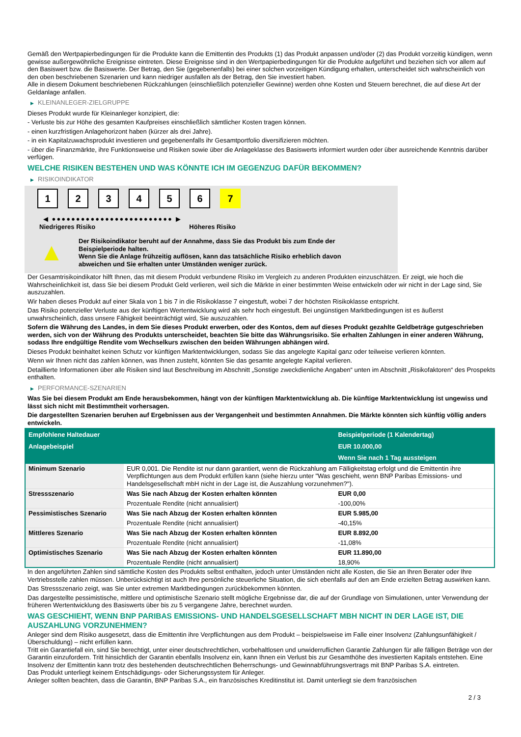Gemäß den Wertpapierbedingungen für die Produkte kann die Emittentin des Produkts (1) das Produkt anpassen und/oder (2) das Produkt vorzeitig kündigen, wenn gewisse außergewöhnliche Ereignisse eintreten. Diese Ereignisse sind in den Wertpapierbedingungen für die Produkte aufgeführt und beziehen sich vor allem auf den Basiswert bzw. die Basiswerte. Der Betrag, den Sie (gegebenenfalls) bei einer solchen vorzeitigen Kündigung erhalten, unterscheidet sich wahrscheinlich von den oben beschriebenen Szenarien und kann niedriger ausfallen als der Betrag, den Sie investiert haben.
Alle in diesem Dokument beschriebenen Rückzahlungen (einschließlich potenzieller Gewinne) werden ohne Kosten und Steuern berechnet, die auf diese Art der Geldanlage anfallen.
▶ KLEINANLEGER-ZIELGRUPPE
Dieses Produkt wurde für Kleinanleger konzipiert, die:
- Verluste bis zur Höhe des gesamten Kaufpreises einschließlich sämtlicher Kosten tragen können.
- einen kurzfristigen Anlagehorizont haben (kürzer als drei Jahre).
- in ein Kapitalzuwachsprodukt investieren und gegebenenfalls ihr Gesamtportfolio diversifizieren möchten.
- über die Finanzmärkte, ihre Funktionsweise und Risiken sowie über die Anlageklasse des Basiswerts informiert wurden oder über ausreichende Kenntnis darüber verfügen.
WELCHE RISIKEN BESTEHEN UND WAS KÖNNTE ICH IM GEGENZUG DAFÜR BEKOMMEN?
▶ RISIKOINDIKATOR
1 2 3 4 5 6 7
◀ ●●●●●●●●●●●●●●●●●●●●●●●●● ▶
Niedrigeres Risiko Höheres Risiko
▲
Der Risikoindikator beruht auf der Annahme, dass Sie das Produkt bis zum Ende der Beispielperiode halten.
Wenn Sie die Anlage frühzeitig auflösen, kann das tatsächliche Risiko erheblich davon abweichen und Sie erhalten unter Umständen weniger zurück.
Der Gesamtrisikoindikator hilft Ihnen, das mit diesem Produkt verbundene Risiko im Vergleich zu anderen Produkten einzuschätzen. Er zeigt, wie hoch die Wahrscheinlichkeit ist, dass Sie bei diesem Produkt Geld verlieren, weil sich die Märkte in einer bestimmten Weise entwickeln oder wir nicht in der Lage sind, Sie auszuzahlen.
Wir haben dieses Produkt auf einer Skala von 1 bis 7 in die Risikoklasse 7 eingestuft, wobei 7 der höchsten Risikoklasse entspricht.
Das Risiko potenzieller Verluste aus der künftigen Wertentwicklung wird als sehr hoch eingestuft. Bei ungünstigen Marktbedingungen ist es äußerst unwahrscheinlich, dass unsere Fähigkeit beeinträchtigt wird, Sie auszuzahlen.
Sofern die Währung des Landes, in dem Sie dieses Produkt erwerben, oder des Kontos, dem auf dieses Produkt gezahlte Geldbeträge gutgeschrieben werden, sich von der Währung des Produkts unterscheidet, beachten Sie bitte das Währungsrisiko. Sie erhalten Zahlungen in einer anderen Währung, sodass Ihre endgültige Rendite vom Wechselkurs zwischen den beiden Währungen abhängen wird.
Dieses Produkt beinhaltet keinen Schutz vor künftigen Marktentwicklungen, sodass Sie das angelegte Kapital ganz oder teilweise verlieren könnten.
Wenn wir Ihnen nicht das zahlen können, was Ihnen zusteht, könnten Sie das gesamte angelegte Kapital verlieren.
Detaillierte Informationen über alle Risiken sind laut Beschreibung im Abschnitt „Sonstige zweckdienliche Angaben“ unten im Abschnitt „Risikofaktoren“ des Prospekts enthalten.
▶ PERFORMANCE-SZENARIEN
Was Sie bei diesem Produkt am Ende herausbekommen, hängt von der künftigen Marktentwicklung ab. Die künftige Marktentwicklung ist ungewiss und lässt sich nicht mit Bestimmtheit vorhersagen.
Die dargestellten Szenarien beruhen auf Ergebnissen aus der Vergangenheit und bestimmten Annahmen. Die Märkte könnten sich künftig völlig anders entwickeln.
| Empfohlene Haltedauer | | Beispielperiode (1 Kalendertag) |
| Anlagebeispiel | | EUR 10.000,00 |
| | | Wenn Sie nach 1 Tag aussteigen |
| Minimum Szenario | EUR 0,001. Die Rendite ist nur dann garantiert, wenn die Rückzahlung am Fälligkeitstag erfolgt und die Emittentin ihre Verpflichtungen aus dem Produkt erfüllen kann (siehe hierzu unter "Was geschieht, wenn BNP Paribas Emissions- und Handelsgesellschaft mbH nicht in der Lage ist, die Auszahlung vorzunehmen?"). | |
| Stressszenario | Was Sie nach Abzug der Kosten erhalten könnten | EUR 0,00 |
| | Prozentuale Rendite (nicht annualisiert) | -100,00% |
| Pessimistisches Szenario | Was Sie nach Abzug der Kosten erhalten könnten | EUR 5.985,00 |
| | Prozentuale Rendite (nicht annualisiert) | -40,15% |
| Mittleres Szenario | Was Sie nach Abzug der Kosten erhalten könnten | EUR 8.892,00 |
| | Prozentuale Rendite (nicht annualisiert) | -11,08% |
| Optimistisches Szenario | Was Sie nach Abzug der Kosten erhalten könnten | EUR 11.890,00 |
| | Prozentuale Rendite (nicht annualisiert) | 18,90% |
In den angeführten Zahlen sind sämtliche Kosten des Produkts selbst enthalten, jedoch unter Umständen nicht alle Kosten, die Sie an Ihren Berater oder Ihre Vertriebsstelle zahlen müssen. Unberücksichtigt ist auch Ihre persönliche steuerliche Situation, die sich ebenfalls auf den am Ende erzielten Betrag auswirken kann.
Das Stressszenario zeigt, was Sie unter extremen Marktbedingungen zurückbekommen könnten.
Das dargestellte pessimistische, mittlere und optimistische Szenario stellt mögliche Ergebnisse dar, die auf der Grundlage von Simulationen, unter Verwendung der früheren Wertentwicklung des Basiswerts über bis zu 5 vergangene Jahre, berechnet wurden.
WAS GESCHIEHT, WENN BNP PARIBAS EMISSIONS- UND HANDELSGESELLSCHAFT MBH NICHT IN DER LAGE IST, DIE AUSZAHLUNG VORZUNEHMEN?
Anleger sind dem Risiko ausgesetzt, dass die Emittentin ihre Verpflichtungen aus dem Produkt – beispielsweise im Falle einer Insolvenz (Zahlungsunfähigkeit / Überschuldung) – nicht erfüllen kann.
Tritt ein Garantiefall ein, sind Sie berechtigt, unter einer deutschrechtlichen, vorbehaltlosen und unwiderruflichen Garantie Zahlungen für alle fälligen Beträge von der Garantin einzufordern. Tritt hinsichtlich der Garantin ebenfalls Insolvenz ein, kann Ihnen ein Verlust bis zur Gesamthöhe des investierten Kapitals entstehen. Eine Insolvenz der Emittentin kann trotz des bestehenden deutschrechtlichen Beherrschungs- und Gewinnabführungsvertrags mit BNP Paribas S.A. eintreten.
Das Produkt unterliegt keinem Entschädigungs- oder Sicherungssystem für Anleger.
Anleger sollten beachten, dass die Garantin, BNP Paribas S.A., ein französisches Kreditinstitut ist. Damit unterliegt sie dem französischen
2 / 3